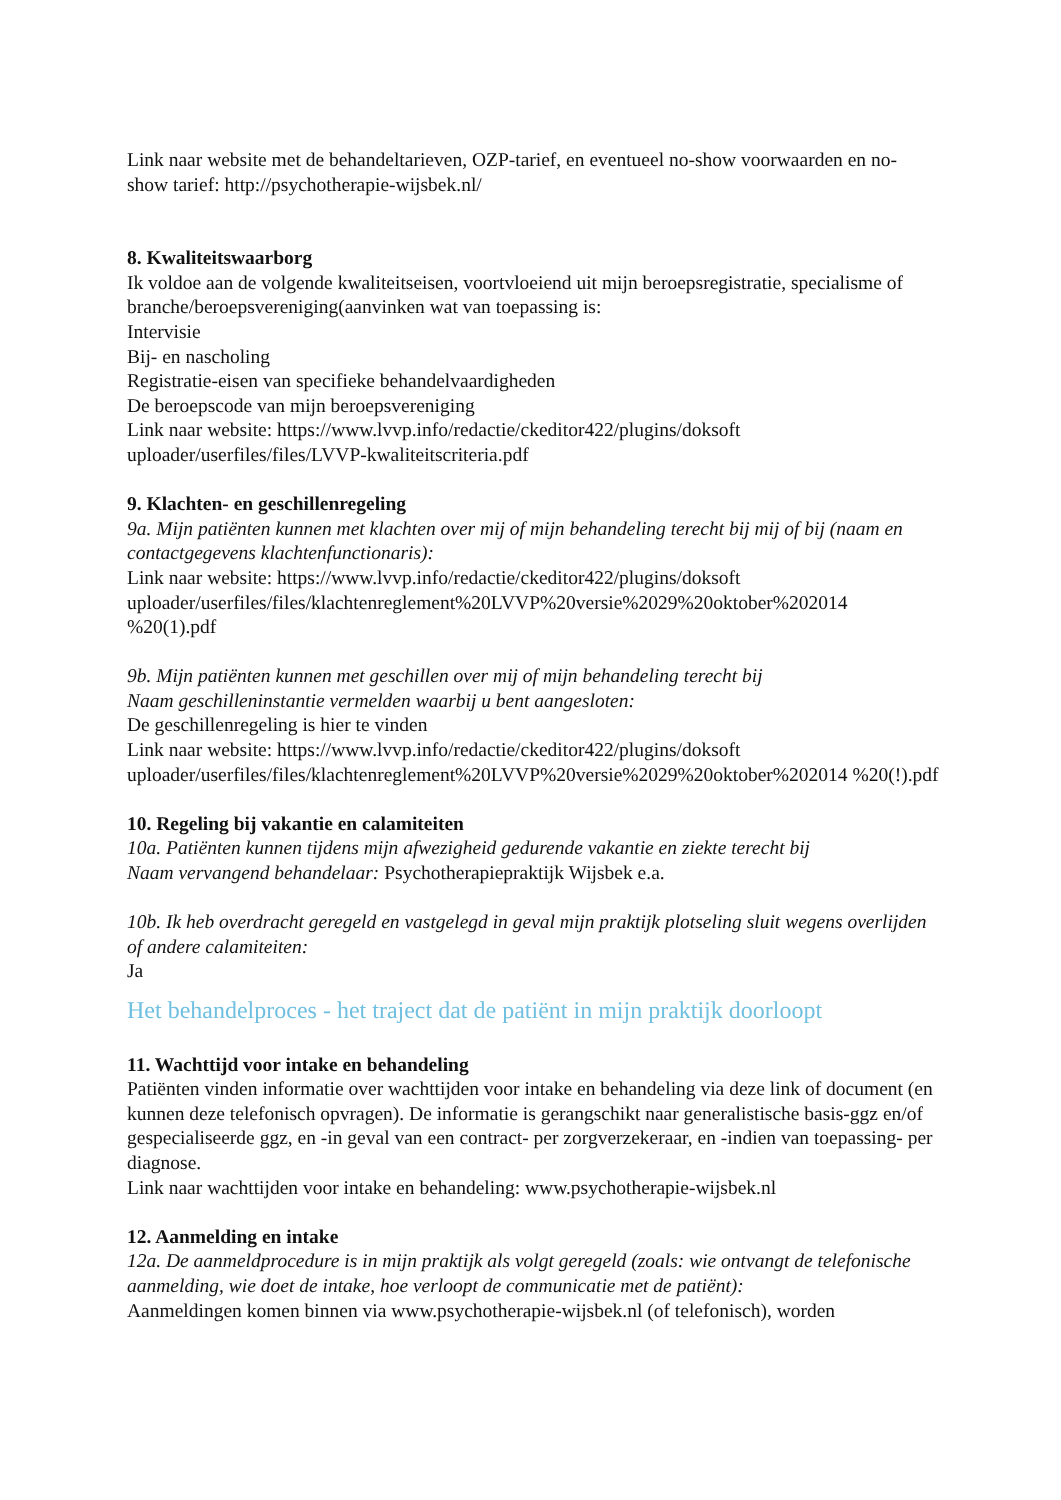Link naar website met de behandeltarieven, OZP-tarief, en eventueel no-show voorwaarden en no- show tarief: http://psychotherapie-wijsbek.nl/
8. Kwaliteitswaarborg
Ik voldoe aan de volgende kwaliteitseisen, voortvloeiend uit mijn beroepsregistratie, specialisme of branche/beroepsvereniging(aanvinken wat van toepassing is:
Intervisie
Bij- en nascholing
Registratie-eisen van specifieke behandelvaardigheden
De beroepscode van mijn beroepsvereniging
Link naar website: https://www.lvvp.info/redactie/ckeditor422/plugins/doksoft uploader/userfiles/files/LVVP-kwaliteitscriteria.pdf
9. Klachten- en geschillenregeling
9a. Mijn patiënten kunnen met klachten over mij of mijn behandeling terecht bij mij of bij (naam en contactgegevens klachtenfunctionaris):
Link naar website: https://www.lvvp.info/redactie/ckeditor422/plugins/doksoft uploader/userfiles/files/klachtenreglement%20LVVP%20versie%2029%20oktober%202014 %20(1).pdf
9b. Mijn patiënten kunnen met geschillen over mij of mijn behandeling terecht bij
Naam geschilleninstantie vermelden waarbij u bent aangesloten:
De geschillenregeling is hier te vinden
Link naar website: https://www.lvvp.info/redactie/ckeditor422/plugins/doksoft uploader/userfiles/files/klachtenreglement%20LVVP%20versie%2029%20oktober%202014 %20(!).pdf
10. Regeling bij vakantie en calamiteiten
10a. Patiënten kunnen tijdens mijn afwezigheid gedurende vakantie en ziekte terecht bij
Naam vervangend behandelaar: Psychotherapiepraktijk Wijsbek e.a.
10b. Ik heb overdracht geregeld en vastgelegd in geval mijn praktijk plotseling sluit wegens overlijden of andere calamiteiten:
Ja
Het behandelproces - het traject dat de patiënt in mijn praktijk doorloopt
11. Wachttijd voor intake en behandeling
Patiënten vinden informatie over wachttijden voor intake en behandeling via deze link of document (en kunnen deze telefonisch opvragen). De informatie is gerangschikt naar generalistische basis-ggz en/of gespecialiseerde ggz, en -in geval van een contract- per zorgverzekeraar, en -indien van toepassing- per diagnose.
Link naar wachttijden voor intake en behandeling: www.psychotherapie-wijsbek.nl
12. Aanmelding en intake
12a. De aanmeldprocedure is in mijn praktijk als volgt geregeld (zoals: wie ontvangt de telefonische aanmelding, wie doet de intake, hoe verloopt de communicatie met de patiënt):
Aanmeldingen komen binnen via www.psychotherapie-wijsbek.nl (of telefonisch), worden